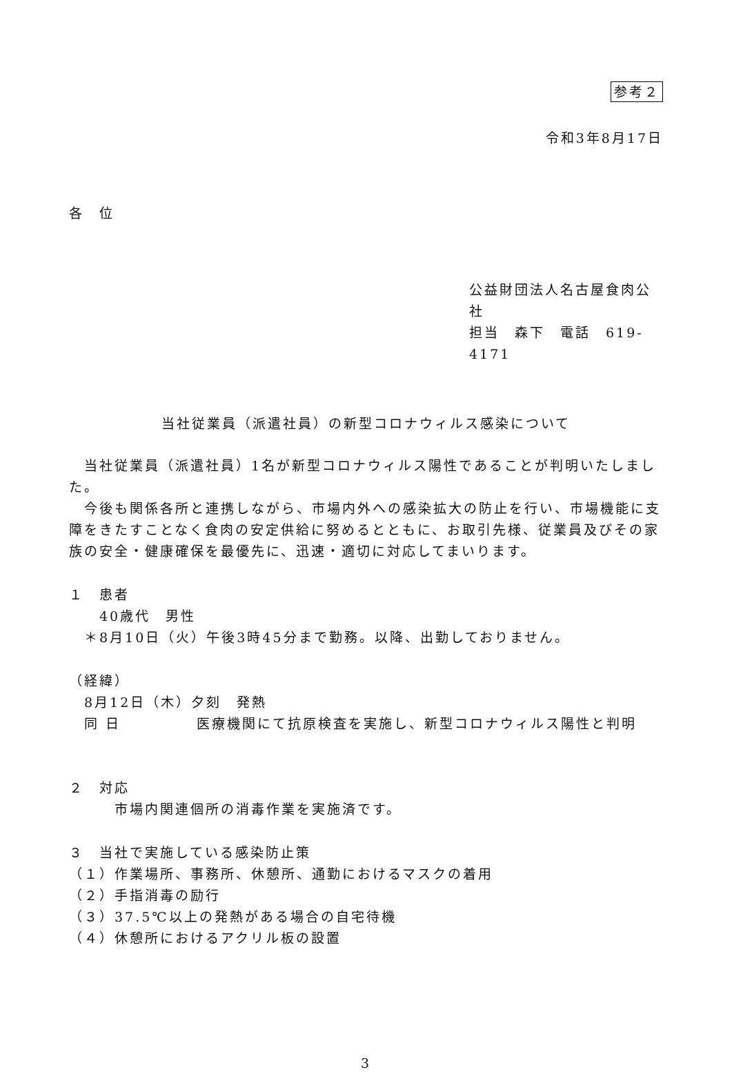参考２
令和3年8月17日
各　位
公益財団法人名古屋食肉公社
担当　森下　電話　619-4171
当社従業員（派遣社員）の新型コロナウィルス感染について
　当社従業員（派遣社員）1名が新型コロナウィルス陽性であることが判明いたしました。
　今後も関係各所と連携しながら、市場内外への感染拡大の防止を行い、市場機能に支障をきたすことなく食肉の安定供給に努めるとともに、お取引先様、従業員及びその家族の安全・健康確保を最優先に、迅速・適切に対応してまいります。
１　患者
　　40歳代　男性
　＊8月10日（火）午後3時45分まで勤務。以降、出勤しておりません。
（経緯）
　8月12日（木）夕刻　発熱
　同 日　　　　　医療機関にて抗原検査を実施し、新型コロナウィルス陽性と判明
２　対応
　　　市場内関連個所の消毒作業を実施済です。
３　当社で実施している感染防止策
（１）作業場所、事務所、休憩所、通勤におけるマスクの着用
（２）手指消毒の励行
（３）37.5℃以上の発熱がある場合の自宅待機
（４）休憩所におけるアクリル板の設置
3